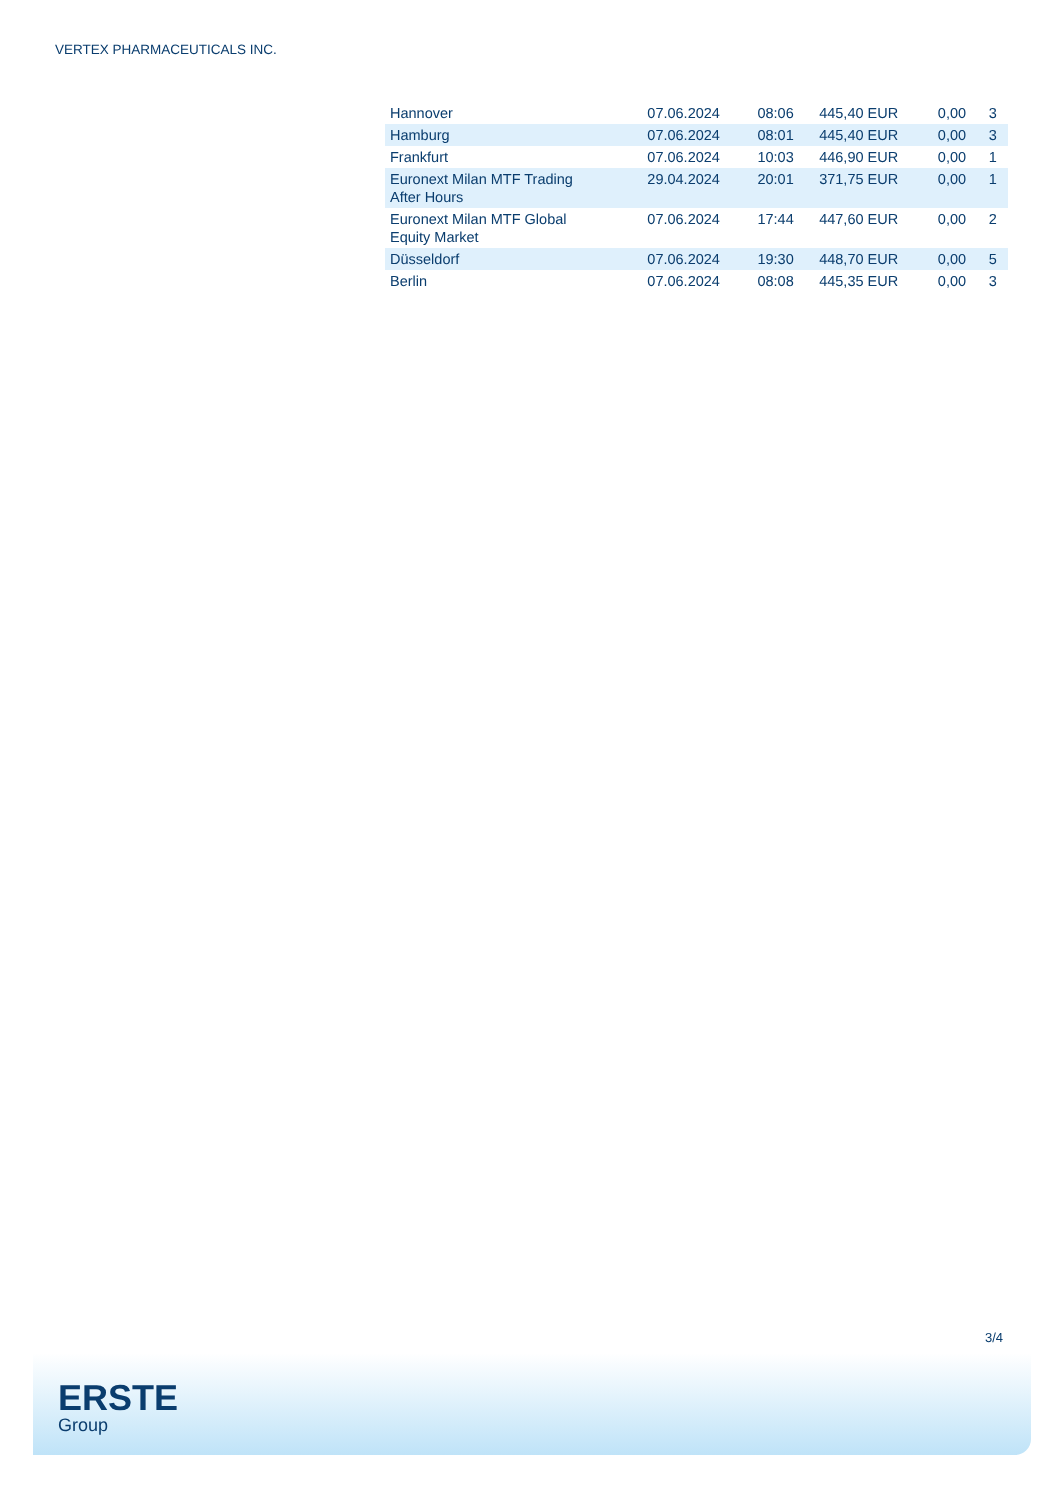VERTEX PHARMACEUTICALS INC.
| Hannover | 07.06.2024 | 08:06 | 445,40 EUR | 0,00 | 3 |
| Hamburg | 07.06.2024 | 08:01 | 445,40 EUR | 0,00 | 3 |
| Frankfurt | 07.06.2024 | 10:03 | 446,90 EUR | 0,00 | 1 |
| Euronext Milan MTF Trading After Hours | 29.04.2024 | 20:01 | 371,75 EUR | 0,00 | 1 |
| Euronext Milan MTF Global Equity Market | 07.06.2024 | 17:44 | 447,60 EUR | 0,00 | 2 |
| Düsseldorf | 07.06.2024 | 19:30 | 448,70 EUR | 0,00 | 5 |
| Berlin | 07.06.2024 | 08:08 | 445,35 EUR | 0,00 | 3 |
3/4
ERSTE
Group